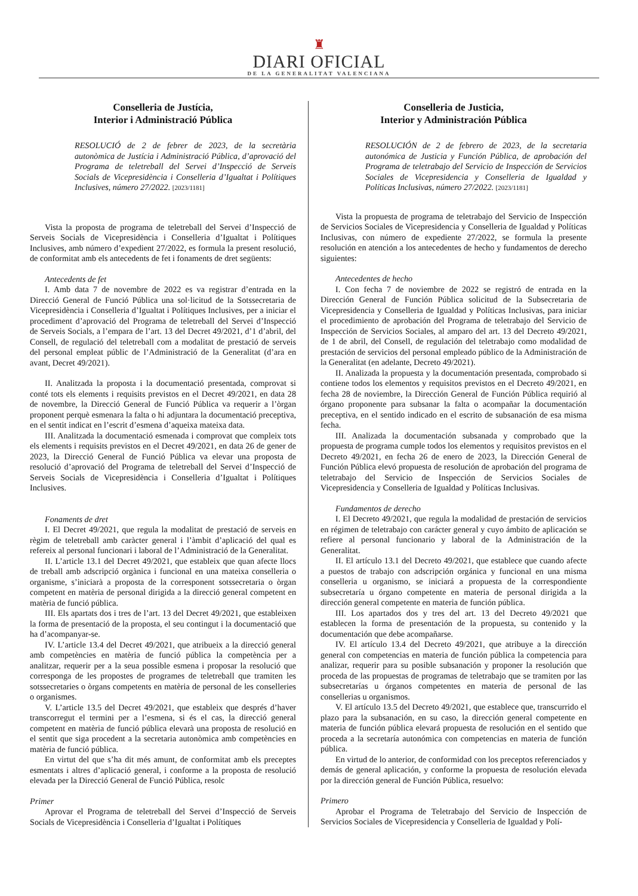♜
DIARI OFICIAL
DE LA GENERALITAT VALENCIANA
Conselleria de Justícia,
Interior i Administració Pública
RESOLUCIÓ de 2 de febrer de 2023, de la secretària autonòmica de Justícia i Administració Pública, d’aprovació del Programa de teletreball del Servei d’Inspecció de Serveis Socials de Vicepresidència i Conselleria d’Igualtat i Polítiques Inclusives, número 27/2022. [2023/1181]
Vista la proposta de programa de teletreball del Servei d’Inspecció de Serveis Socials de Vicepresidència i Conselleria d’Igualtat i Polítiques Inclusives, amb número d’expedient 27/2022, es formula la present resolució, de conformitat amb els antecedents de fet i fonaments de dret següents:
Antecedents de fet
I. Amb data 7 de novembre de 2022 es va registrar d’entrada en la Direcció General de Funció Pública una sol·licitud de la Sotssecretaria de Vicepresidència i Conselleria d’Igualtat i Polítiques Inclusives, per a iniciar el procediment d’aprovació del Programa de teletreball del Servei d’Inspecció de Serveis Socials, a l’empara de l’art. 13 del Decret 49/2021, d’1 d’abril, del Consell, de regulació del teletreball com a modalitat de prestació de serveis del personal empleat públic de l’Administració de la Generalitat (d’ara en avant, Decret 49/2021).
II. Analitzada la proposta i la documentació presentada, comprovat si conté tots els elements i requisits previstos en el Decret 49/2021, en data 28 de novembre, la Direcció General de Funció Pública va requerir a l’òrgan proponent perquè esmenara la falta o hi adjuntara la documentació preceptiva, en el sentit indicat en l’escrit d’esmena d’aqueixa mateixa data.
III. Analitzada la documentació esmenada i comprovat que compleix tots els elements i requisits previstos en el Decret 49/2021, en data 26 de gener de 2023, la Direcció General de Funció Pública va elevar una proposta de resolució d’aprovació del Programa de teletreball del Servei d’Inspecció de Serveis Socials de Vicepresidència i Conselleria d’Igualtat i Polítiques Inclusives.
Fonaments de dret
I. El Decret 49/2021, que regula la modalitat de prestació de serveis en règim de teletreball amb caràcter general i l’àmbit d’aplicació del qual es refereix al personal funcionari i laboral de l’Administració de la Generalitat.
II. L’article 13.1 del Decret 49/2021, que estableix que quan afecte llocs de treball amb adscripció orgànica i funcional en una mateixa conselleria o organisme, s’iniciarà a proposta de la corresponent sotssecretaria o òrgan competent en matèria de personal dirigida a la direcció general competent en matèria de funció pública.
III. Els apartats dos i tres de l’art. 13 del Decret 49/2021, que estableixen la forma de presentació de la proposta, el seu contingut i la documentació que ha d’acompanyar-se.
IV. L’article 13.4 del Decret 49/2021, que atribueix a la direcció general amb competències en matèria de funció pública la competència per a analitzar, requerir per a la seua possible esmena i proposar la resolució que corresponga de les propostes de programes de teletreball que tramiten les sotssecretaries o òrgans competents en matèria de personal de les conselleries o organismes.
V. L’article 13.5 del Decret 49/2021, que estableix que després d’haver transcorregut el termini per a l’esmena, si és el cas, la direcció general competent en matèria de funció pública elevarà una proposta de resolució en el sentit que siga procedent a la secretaria autonòmica amb competències en matèria de funció pública.
En virtut del que s’ha dit més amunt, de conformitat amb els preceptes esmentats i altres d’aplicació general, i conforme a la proposta de resolució elevada per la Direcció General de Funció Pública, resolc
Primer
Aprovar el Programa de teletreball del Servei d’Inspecció de Serveis Socials de Vicepresidència i Conselleria d’Igualtat i Polítiques
Conselleria de Justicia,
Interior y Administración Pública
RESOLUCIÓN de 2 de febrero de 2023, de la secretaria autonómica de Justicia y Función Pública, de aprobación del Programa de teletrabajo del Servicio de Inspección de Servicios Sociales de Vicepresidencia y Conselleria de Igualdad y Políticas Inclusivas, número 27/2022. [2023/1181]
Vista la propuesta de programa de teletrabajo del Servicio de Inspección de Servicios Sociales de Vicepresidencia y Conselleria de Igualdad y Políticas Inclusivas, con número de expediente 27/2022, se formula la presente resolución en atención a los antecedentes de hecho y fundamentos de derecho siguientes:
Antecedentes de hecho
I. Con fecha 7 de noviembre de 2022 se registró de entrada en la Dirección General de Función Pública solicitud de la Subsecretaria de Vicepresidencia y Conselleria de Igualdad y Políticas Inclusivas, para iniciar el procedimiento de aprobación del Programa de teletrabajo del Servicio de Inspección de Servicios Sociales, al amparo del art. 13 del Decreto 49/2021, de 1 de abril, del Consell, de regulación del teletrabajo como modalidad de prestación de servicios del personal empleado público de la Administración de la Generalitat (en adelante, Decreto 49/2021).
II. Analizada la propuesta y la documentación presentada, comprobado si contiene todos los elementos y requisitos previstos en el Decreto 49/2021, en fecha 28 de noviembre, la Dirección General de Función Pública requirió al órgano proponente para subsanar la falta o acompañar la documentación preceptiva, en el sentido indicado en el escrito de subsanación de esa misma fecha.
III. Analizada la documentación subsanada y comprobado que la propuesta de programa cumple todos los elementos y requisitos previstos en el Decreto 49/2021, en fecha 26 de enero de 2023, la Dirección General de Función Pública elevó propuesta de resolución de aprobación del programa de teletrabajo del Servicio de Inspección de Servicios Sociales de Vicepresidencia y Conselleria de Igualdad y Políticas Inclusivas.
Fundamentos de derecho
I. El Decreto 49/2021, que regula la modalidad de prestación de servicios en régimen de teletrabajo con carácter general y cuyo ámbito de aplicación se refiere al personal funcionario y laboral de la Administración de la Generalitat.
II. El artículo 13.1 del Decreto 49/2021, que establece que cuando afecte a puestos de trabajo con adscripción orgánica y funcional en una misma conselleria u organismo, se iniciará a propuesta de la correspondiente subsecretaría u órgano competente en materia de personal dirigida a la dirección general competente en materia de función pública.
III. Los apartados dos y tres del art. 13 del Decreto 49/2021 que establecen la forma de presentación de la propuesta, su contenido y la documentación que debe acompañarse.
IV. El artículo 13.4 del Decreto 49/2021, que atribuye a la dirección general con competencias en materia de función pública la competencia para analizar, requerir para su posible subsanación y proponer la resolución que proceda de las propuestas de programas de teletrabajo que se tramiten por las subsecretarías u órganos competentes en materia de personal de las consellerias u organismos.
V. El artículo 13.5 del Decreto 49/2021, que establece que, transcurrido el plazo para la subsanación, en su caso, la dirección general competente en materia de función pública elevará propuesta de resolución en el sentido que proceda a la secretaría autonómica con competencias en materia de función pública.
En virtud de lo anterior, de conformidad con los preceptos referenciados y demás de general aplicación, y conforme la propuesta de resolución elevada por la dirección general de Función Pública, resuelvo:
Primero
Aprobar el Programa de Teletrabajo del Servicio de Inspección de Servicios Sociales de Vicepresidencia y Conselleria de Igualdad y Polí-